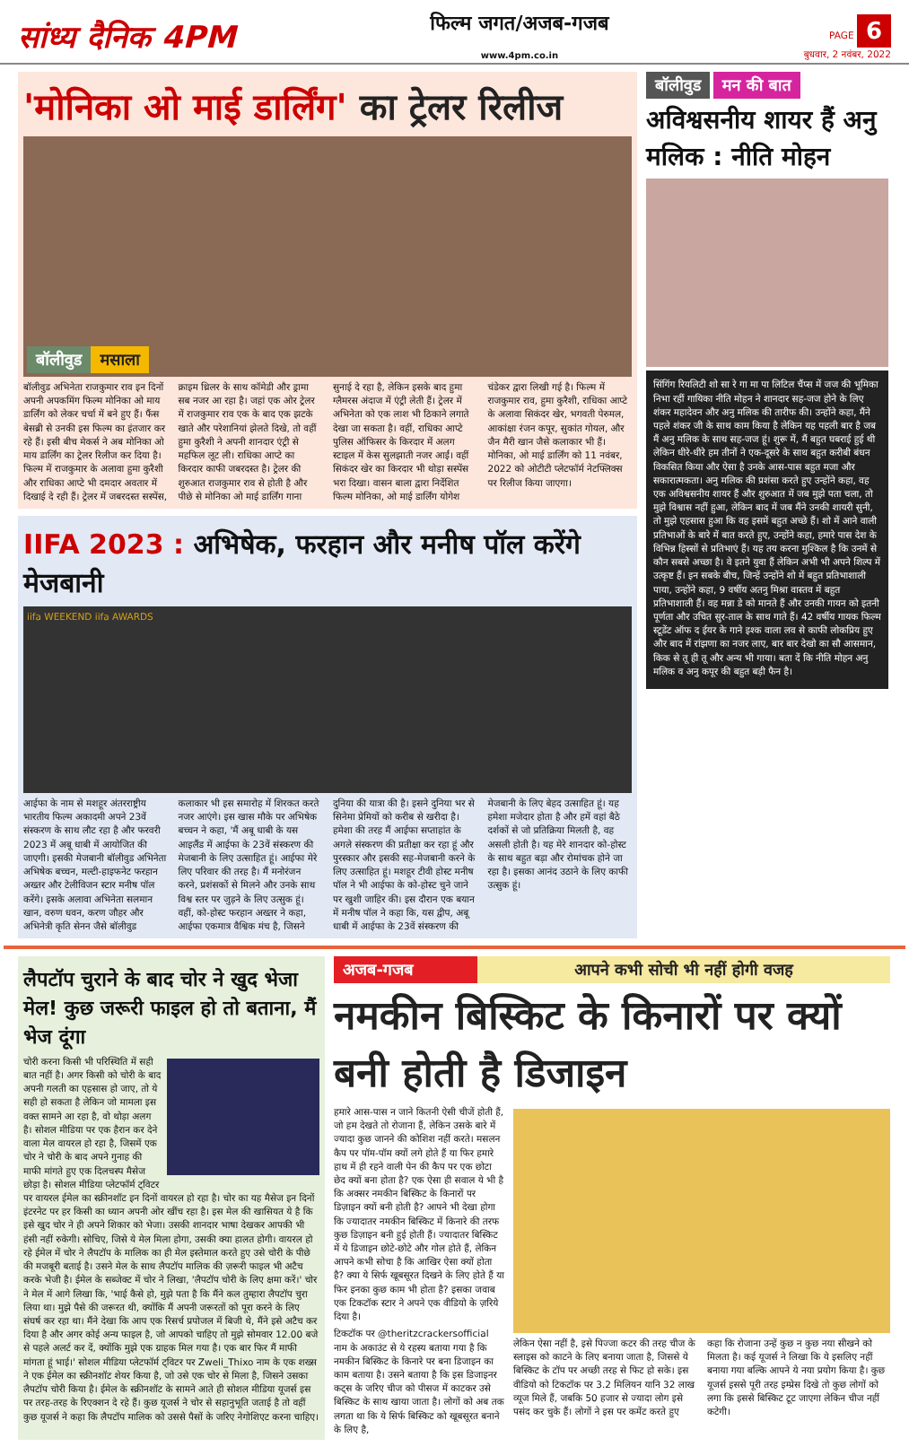सांध्य दैनिक 4PM
फिल्म जगत/अजब-गजब
www.4pm.co.in
PAGE 6
बुधवार, 2 नवंबर, 2022
'मोनिका ओ माई डार्लिंग' का ट्रेलर रिलीज
बॉलीवुड मसाला
बॉलीवुड अभिनेता राजकुमार राव इन दिनों अपनी अपकमिंग फिल्म मोनिका ओ माय डार्लिंग को लेकर चर्चा में बने हुए हैं। फैंस बेसब्री से उनकी इस फिल्म का इंतजार कर रहे हैं। इसी बीच मेकर्स ने अब मोनिका ओ माय डार्लिंग का ट्रेलर रिलीज कर दिया है। फिल्म में राजकुमार के अलावा हुमा कुरैशी और राधिका आप्टे भी दमदार अवतार में दिखाई दे रही हैं। ट्रेलर में जबरदस्त सस्पेंस, क्राइम थ्रिलर के साथ कॉमेडी और ड्रामा सब नजर आ रहा है। जहां एक ओर ट्रेलर में राजकुमार राव एक के बाद एक झटके खाते और परेशानियां झेलते दिखे, तो वहीं हुमा कुरैशी ने अपनी शानदार एंट्री से महफिल लूट ली। राधिका आप्टे का किरदार काफी जबरदस्त है। ट्रेलर की शुरुआत राजकुमार राव से होती है और पीछे से मोनिका ओ माई डार्लिंग गाना सुनाई दे रहा है, लेकिन इसके बाद हुमा ग्लैमरस अंदाज में एंट्री लेती हैं। ट्रेलर में अभिनेता को एक लाश भी ठिकाने लगाते देखा जा सकता है। वहीं, राधिका आप्टे पुलिस ऑफिसर के किरदार में अलग स्टाइल में केस सुलझाती नजर आईं। वहीं सिकंदर खेर का किरदार भी थोड़ा सस्पेंस भरा दिखा। वासन बाला द्वारा निर्देशित फिल्म मोनिका, ओ माई डार्लिंग योगेश चंडेकर द्वारा लिखी गई है। फिल्म में राजकुमार राव, हुमा कुरैशी, राधिका आप्टे के अलावा सिकंदर खेर, भगवती पेरुमल, आकांक्षा रंजन कपूर, सुकांत गोयल, और जैन मैरी खान जैसे कलाकार भी हैं। मोनिका, ओ माई डार्लिंग को 11 नवंबर, 2022 को ओटीटी प्लेटफॉर्म नेटफ्लिक्स पर रिलीज किया जाएगा।
IIFA 2023 : अभिषेक, फरहान और मनीष पॉल करेंगे मेजबानी
iifa WEEKEND iifa AWARDS
आईफा के नाम से मशहूर अंतरराष्ट्रीय भारतीय फिल्म अकादमी अपने 23वें संस्करण के साथ लौट रहा है और फरवरी 2023 में अबू धाबी में आयोजित की जाएगी। इसकी मेजबानी बॉलीवुड अभिनेता अभिषेक बच्चन, मल्टी-हाइफनेट फरहान अख्तर और टेलीविजन स्टार मनीष पॉल करेंगे। इसके अलावा अभिनेता सलमान खान, वरुण धवन, करण जौहर और अभिनेत्री कृति सेनन जैसे बॉलीवुड कलाकार भी इस समारोह में शिरकत करते नजर आएंगे। इस खास मौके पर अभिषेक बच्चन ने कहा, 'मैं अबू धाबी के यस आइलैंड में आईफा के 23वें संस्करण की मेजबानी के लिए उत्साहित हूं। आईफा मेरे लिए परिवार की तरह है। मैं मनोरंजन करने, प्रशंसकों से मिलने और उनके साथ विश्व स्तर पर जुड़ने के लिए उत्सुक हूं। वहीं, को-होस्ट फरहान अख्तर ने कहा, आईफा एकमात्र वैश्विक मंच है, जिसने दुनिया की यात्रा की है। इसने दुनिया भर से सिनेमा प्रेमियों को करीब से खरीदा है। हमेशा की तरह मैं आईफा सप्ताहांत के अगले संस्करण की प्रतीक्षा कर रहा हूं और पुरस्कार और इसकी सह-मेजबानी करने के लिए उत्साहित हूं। मशहूर टीवी होस्ट मनीष पॉल ने भी आईफा के को-होस्ट चुने जाने पर खुशी जाहिर की। इस दौरान एक बयान में मनीष पॉल ने कहा कि, यस द्वीप, अबू धाबी में आईफा के 23वें संस्करण की मेजबानी के लिए बेहद उत्साहित हूं। यह हमेशा मजेदार होता है और हमें वहां बैठे दर्शकों से जो प्रतिक्रिया मिलती है, वह असली होती है। यह मेरे शानदार को-होस्ट के साथ बहुत बड़ा और रोमांचक होने जा रहा है। इसका आनंद उठाने के लिए काफी उत्सुक हूं।
बॉलीवुड मन की बात
अविश्वसनीय शायर हैं अनु मलिक : नीति मोहन
सिंगिंग रियलिटी शो सा रे गा मा पा लिटिल चैंप्स में जज की भूमिका निभा रहीं गायिका नीति मोहन ने शानदार सह-जज होने के लिए शंकर महादेवन और अनु मलिक की तारीफ की। उन्होंने कहा, मैंने पहले शंकर जी के साथ काम किया है लेकिन यह पहली बार है जब मैं अनु मलिक के साथ सह-जज हूं। शुरू में, मैं बहुत घबराई हुई थी लेकिन धीरे-धीरे हम तीनों ने एक-दूसरे के साथ बहुत करीबी बंधन विकसित किया और ऐसा है उनके आस-पास बहुत मजा और सकारात्मकता। अनु मलिक की प्रशंसा करते हुए उन्होंने कहा, वह एक अविश्वसनीय शायर हैं और शुरुआत में जब मुझे पता चला, तो मुझे विश्वास नहीं हुआ, लेकिन बाद में जब मैंने उनकी शायरी सुनी, तो मुझे एहसास हुआ कि वह इसमें बहुत अच्छे हैं। शो में आने वाली प्रतिभाओं के बारे में बात करते हुए, उन्होंने कहा, हमारे पास देश के विभिन्न हिस्सों से प्रतिभाएं हैं। यह तय करना मुश्किल है कि उनमें से कौन सबसे अच्छा है। वे इतने युवा हैं लेकिन अभी भी अपने शिल्प में उत्कृष्ट हैं। इन सबके बीच, जिन्हें उन्होंने शो में बहुत प्रतिभाशाली पाया, उन्होंने कहा, 9 वर्षीय अतनु मिश्रा वास्तव में बहुत प्रतिभाशाली हैं। वह मन्ना डे को मानते हैं और उनकी गायन को इतनी पूर्णता और उचित सुर-ताल के साथ गाते हैं। 42 वर्षीय गायक फिल्म स्टूडेंट ऑफ द ईयर के गाने इश्क वाला लव से काफी लोकप्रिय हुए और बाद में रांझणा का नजर लाए, बार बार देखो का सौ आसमान, किक से तू ही तू और अन्य भी गाया। बता दें कि नीति मोहन अनु मलिक व अनु कपूर की बहुत बड़ी फैन है।
लैपटॉप चुराने के बाद चोर ने खुद भेजा मेल! कुछ जरूरी फाइल हो तो बताना, मैं भेज दूंगा
चोरी करना किसी भी परिस्थिति में सही बात नहीं है। अगर किसी को चोरी के बाद अपनी गलती का एहसास हो जाए, तो ये सही हो सकता है लेकिन जो मामला इस वक्त सामने आ रहा है, वो थोड़ा अलग है। सोशल मीडिया पर एक हैरान कर देने वाला मेल वायरल हो रहा है, जिसमें एक चोर ने चोरी के बाद अपने गुनाह की माफी मांगते हुए एक दिलचस्प मैसेज छोड़ा है। सोशल मीडिया प्लेटफॉर्म ट्विटर पर वायरल ईमेल का स्क्रीनशॉट इन दिनों वायरल हो रहा है। चोर का यह मैसेज इन दिनों इंटरनेट पर हर किसी का ध्यान अपनी ओर खींच रहा है। इस मेल की खासियत ये है कि इसे खुद चोर ने ही अपने शिकार को भेजा। उसकी शानदार भाषा देखकर आपकी भी हंसी नहीं रुकेगी। सोचिए, जिसे ये मेल मिला होगा, उसकी क्या हालत होगी। वायरल हो रहे ईमेल में चोर ने लैपटॉप के मालिक का ही मेल इस्तेमाल करते हुए उसे चोरी के पीछे की मजबूरी बताई है। उसने मेल के साथ लैपटॉप मालिक की ज़रूरी फाइल भी अटैच करके भेजी है। ईमेल के सब्जेक्ट में चोर ने लिखा, 'लैपटॉप चोरी के लिए क्षमा करें।' चोर ने मेल में आगे लिखा कि, 'भाई कैसे हो, मुझे पता है कि मैंने कल तुम्हारा लैपटॉप चुरा लिया था। मुझे पैसे की जरूरत थी, क्योंकि मैं अपनी जरूरतों को पूरा करने के लिए संघर्ष कर रहा था। मैंने देखा कि आप एक रिसर्च प्रपोजल में बिजी थे, मैंने इसे अटैच कर दिया है और अगर कोई अन्य फाइल है, जो आपको चाहिए तो मुझे सोमवार 12.00 बजे से पहले अलर्ट कर दें, क्योंकि मुझे एक ग्राहक मिल गया है। एक बार फिर मैं माफी मांगता हूं भाई।' सोशल मीडिया प्लेटफॉर्म ट्विटर पर Zweli_Thixo नाम के एक शख्स ने एक ईमेल का स्क्रीनशॉट शेयर किया है, जो उसे एक चोर से मिला है, जिसने उसका लैपटॉप चोरी किया है। ईमेल के स्क्रीनशॉट के सामने आते ही सोशल मीडिया यूजर्स इस पर तरह-तरह के रिएक्शन दे रहे हैं। कुछ यूजर्स ने चोर से सहानुभूति जताई है तो वहीं कुछ यूजर्स ने कहा कि लैपटॉप मालिक को उससे पैसों के जरिए नेगोशिएट करना चाहिए।
अजब-गजब आपने कभी सोची भी नहीं होगी वजह
नमकीन बिस्किट के किनारों पर क्यों बनी होती है डिजाइन
हमारे आस-पास न जाने कितनी ऐसी चीजें होती हैं, जो हम देखते तो रोजाना हैं, लेकिन उसके बारे में ज्यादा कुछ जानने की कोशिश नहीं करते। मसलन कैप पर पॉम-पॉम क्यों लगे होते हैं या फिर हमारे हाथ में ही रहने वाली पेन की कैप पर एक छोटा छेद क्यों बना होता है? एक ऐसा ही सवाल ये भी है कि अक्सर नमकीन बिस्किट के किनारों पर डिज़ाइन क्यों बनी होती है? आपने भी देखा होगा कि ज्यादातर नमकीन बिस्किट में किनारे की तरफ कुछ डिज़ाइन बनी हुई होती हैं। ज्यादातर बिस्किट में ये डिजाइन छोटे-छोटे और गोल होते हैं, लेकिन आपने कभी सोचा है कि आखिर ऐसा क्यों होता है? क्या ये सिर्फ खूबसूरत दिखने के लिए होते हैं या फिर इनका कुछ काम भी होता है? इसका जवाब एक टिकटॉक स्टार ने अपने एक वीडियो के ज़रिये दिया है।
टिकटॉक पर @theritzcrackersofficial नाम के अकाउंट से ये रहस्य बताया गया है कि नमकीन बिस्किट के किनारे पर बना डिजाइन का काम बताया है। उसने बताया है कि इस डिजाइनर कट्स के जरिए चीज को पीसज में काटकर उसे बिस्किट के साथ खाया जाता है। लोगों को अब तक लगता था कि ये सिर्फ बिस्किट को खूबसूरत बनाने के लिए है,
लेकिन ऐसा नहीं है, इसे पिज्जा कटर की तरह चीज के स्लाइस को काटने के लिए बनाया जाता है, जिससे ये बिस्किट के टॉप पर अच्छी तरह से फिट हो सके। इस वीडियो को टिकटॉक पर 3.2 मिलियन यानि 32 लाख व्यूज मिले हैं, जबकि 50 हजार से ज्यादा लोग इसे पसंद कर चुके हैं। लोगों ने इस पर कमेंट करते हुए कहा कि रोजाना उन्हें कुछ न कुछ नया सीखने को मिलता है। कई यूजर्स ने लिखा कि ये इसलिए नहीं बनाया गया बल्कि आपने ये नया प्रयोग किया है। कुछ यूजर्स इससे पूरी तरह इम्प्रेस दिखे तो कुछ लोगों को लगा कि इससे बिस्किट टूट जाएगा लेकिन चीज नहीं कटेगी।